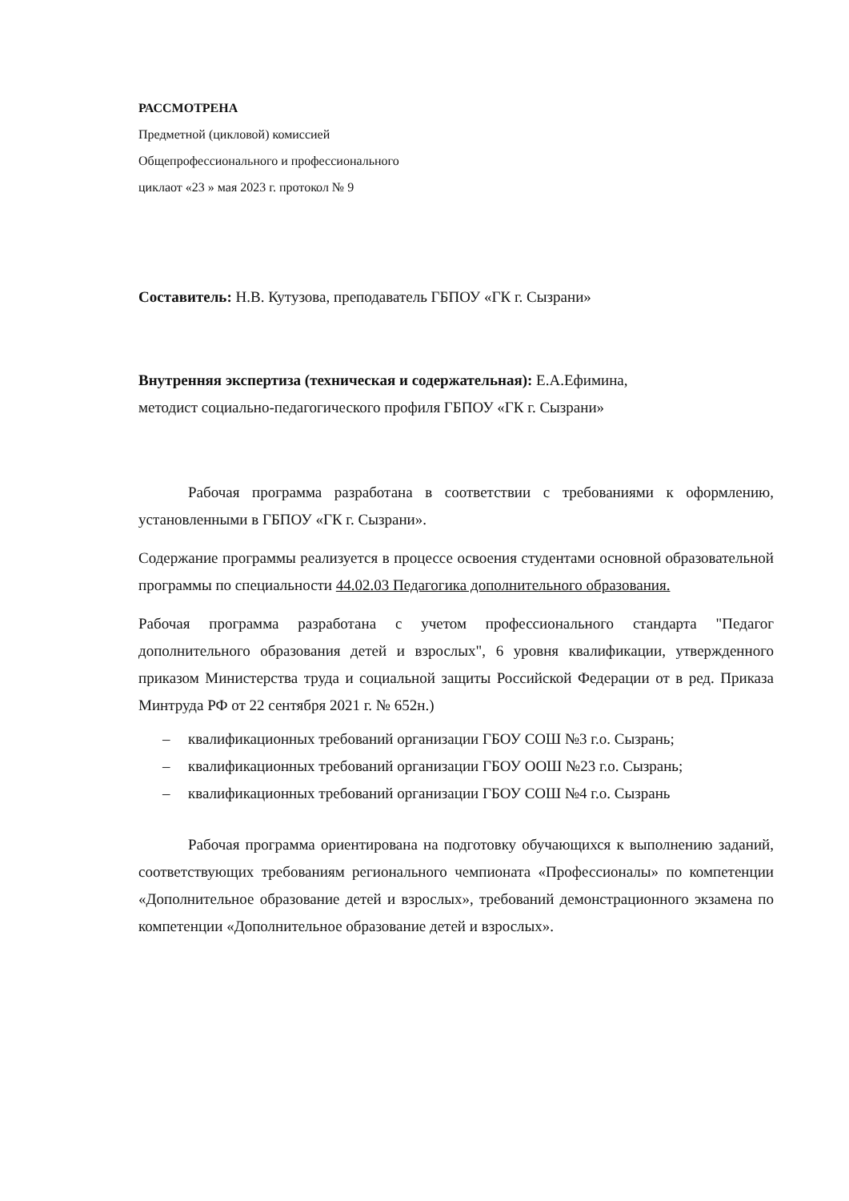РАССМОТРЕНА
Предметной (цикловой) комиссией
Общепрофессионального и профессионального
циклаот «23 » мая 2023 г. протокол № 9
Составитель: Н.В. Кутузова, преподаватель ГБПОУ «ГК г. Сызрани»
Внутренняя экспертиза (техническая и содержательная): Е.А.Ефимина,
методист социально-педагогического профиля ГБПОУ «ГК г. Сызрани»
Рабочая программа разработана в соответствии с требованиями к оформлению, установленными в ГБПОУ «ГК г. Сызрани».
Содержание программы реализуется в процессе освоения студентами основной образовательной программы по специальности 44.02.03 Педагогика дополнительного образования.
Рабочая программа разработана с учетом профессионального стандарта "Педагог дополнительного образования детей и взрослых", 6 уровня квалификации, утвержденного приказом Министерства труда и социальной защиты Российской Федерации от в ред. Приказа Минтруда РФ от 22 сентября 2021 г. № 652н.)
– квалификационных требований организации ГБОУ СОШ №3 г.о. Сызрань;
– квалификационных требований организации ГБОУ ООШ №23 г.о. Сызрань;
– квалификационных требований организации ГБОУ СОШ №4 г.о. Сызрань
Рабочая программа ориентирована на подготовку обучающихся к выполнению заданий, соответствующих требованиям регионального чемпионата «Профессионалы» по компетенции «Дополнительное образование детей и взрослых», требований демонстрационного экзамена по компетенции «Дополнительное образование детей и взрослых».